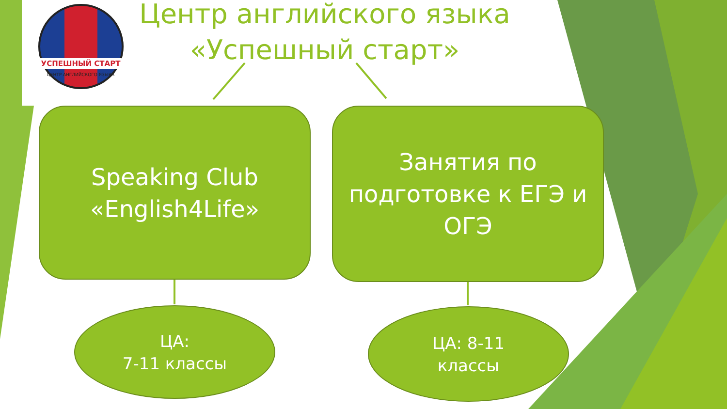УСПЕШНЫЙ СТАРТ
ЦЕНТР АНГЛИЙСКОГО ЯЗЫКА
Центр английского языка
«Успешный старт»
Speaking Club
«English4Life»
Занятия по подготовке к ЕГЭ и ОГЭ
ЦА:
7-11 классы
ЦА: 8-11
классы